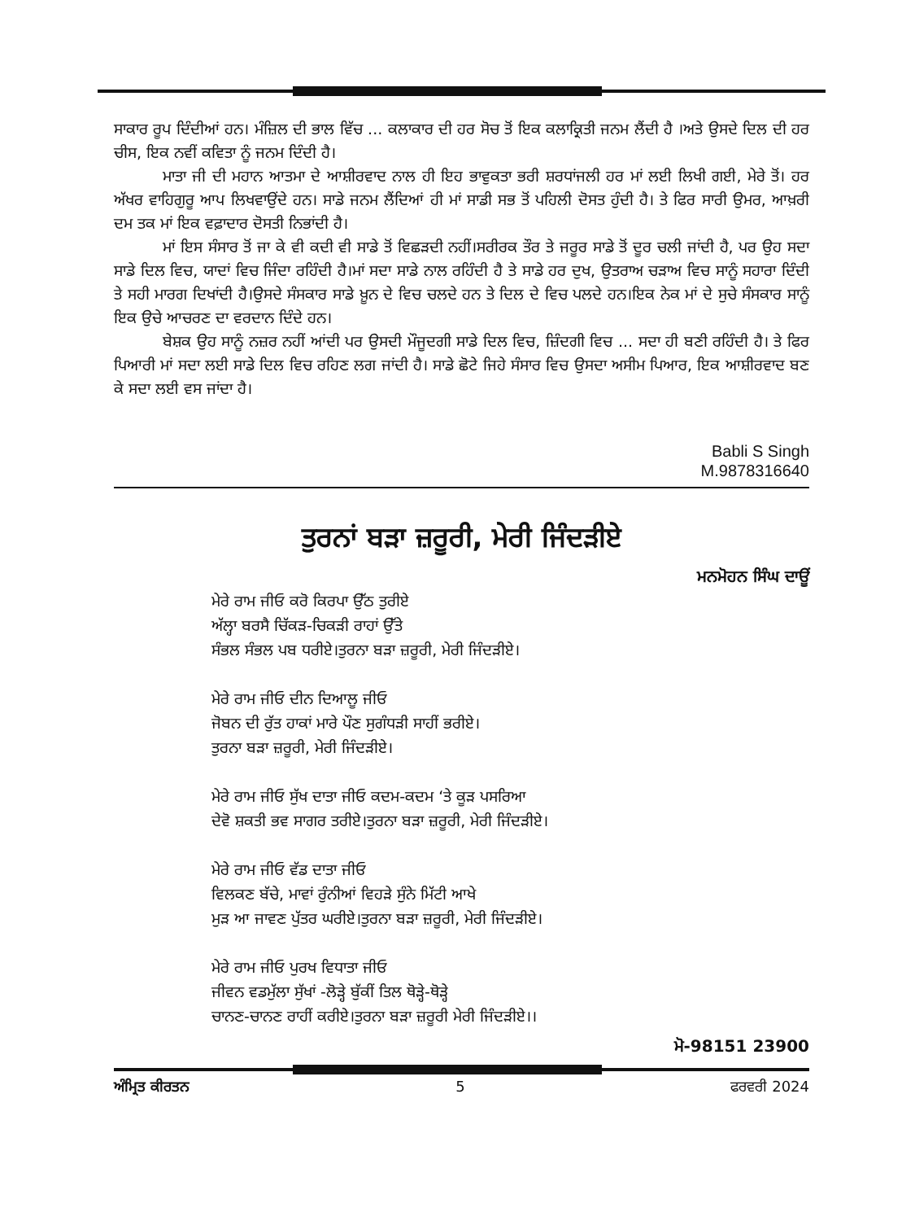ਸਾਕਾਰ ਰੂਪ ਦਿੰਦੀਆਂ ਹਨ। ਮੰਜ਼ਿਲ ਦੀ ਭਾਲ ਵਿੱਚ ... ਕਲਾਕਾਰ ਦੀ ਹਰ ਸੋਚ ਤੋਂ ਇਕ ਕਲਾਕ੍ਰਿਤੀ ਜਨਮ ਲੈਂਦੀ ਹੈ ।ਅਤੇ ਉਸਦੇ ਦਿਲ ਦੀ ਹਰ ਚੀਸ, ਇਕ ਨਵੀਂ ਕਵਿਤਾ ਨੂੰ ਜਨਮ ਦਿੰਦੀ ਹੈ।
ਮਾਤਾ ਜੀ ਦੀ ਮਹਾਨ ਆਤਮਾ ਦੇ ਆਸ਼ੀਰਵਾਦ ਨਾਲ ਹੀ ਇਹ ਭਾਵੁਕਤਾ ਭਰੀ ਸ਼ਰਧਾਂਜਲੀ ਹਰ ਮਾਂ ਲਈ ਲਿਖੀ ਗਈ, ਮੇਰੇ ਤੋਂ। ਹਰ ਅੱਖਰ ਵਾਹਿਗੁਰੂ ਆਪ ਲਿਖਵਾਉਂਦੇ ਹਨ। ਸਾਡੇ ਜਨਮ ਲੈਂਦਿਆਂ ਹੀ ਮਾਂ ਸਾਡੀ ਸਭ ਤੋਂ ਪਹਿਲੀ ਦੋਸਤ ਹੁੰਦੀ ਹੈ। ਤੇ ਫਿਰ ਸਾਰੀ ਉਮਰ, ਆਖ਼ਰੀ ਦਮ ਤਕ ਮਾਂ ਇਕ ਵਫ਼ਾਦਾਰ ਦੋਸਤੀ ਨਿਭਾਂਦੀ ਹੈ।
ਮਾਂ ਇਸ ਸੰਸਾਰ ਤੋਂ ਜਾ ਕੇ ਵੀ ਕਦੀ ਵੀ ਸਾਡੇ ਤੋਂ ਵਿਛੜਦੀ ਨਹੀਂ।ਸਰੀਰਕ ਤੌਰ ਤੇ ਜਰੂਰ ਸਾਡੇ ਤੋਂ ਦੂਰ ਚਲੀ ਜਾਂਦੀ ਹੈ, ਪਰ ਉਹ ਸਦਾ ਸਾਡੇ ਦਿਲ ਵਿਚ, ਯਾਦਾਂ ਵਿਚ ਜਿੰਦਾ ਰਹਿੰਦੀ ਹੈ।ਮਾਂ ਸਦਾ ਸਾਡੇ ਨਾਲ ਰਹਿੰਦੀ ਹੈ ਤੇ ਸਾਡੇ ਹਰ ਦੁਖ, ਉਤਰਾਅ ਚੜਾਅ ਵਿਚ ਸਾਨੂੰ ਸਹਾਰਾ ਦਿੰਦੀ ਤੇ ਸਹੀ ਮਾਰਗ ਦਿਖਾਂਦੀ ਹੈ।ਉਸਦੇ ਸੰਸਕਾਰ ਸਾਡੇ ਖ਼ੂਨ ਦੇ ਵਿਚ ਚਲਦੇ ਹਨ ਤੇ ਦਿਲ ਦੇ ਵਿਚ ਪਲਦੇ ਹਨ।ਇਕ ਨੇਕ ਮਾਂ ਦੇ ਸੁਚੇ ਸੰਸਕਾਰ ਸਾਨੂੰ ਇਕ ਉਚੇ ਆਚਰਣ ਦਾ ਵਰਦਾਨ ਦਿੰਦੇ ਹਨ।
ਬੇਸ਼ਕ ਉਹ ਸਾਨੂੰ ਨਜ਼ਰ ਨਹੀਂ ਆਂਦੀ ਪਰ ਉਸਦੀ ਮੌਜੂਦਗੀ ਸਾਡੇ ਦਿਲ ਵਿਚ, ਜ਼ਿੰਦਗੀ ਵਿਚ ... ਸਦਾ ਹੀ ਬਣੀ ਰਹਿੰਦੀ ਹੈ। ਤੇ ਫਿਰ ਪਿਆਰੀ ਮਾਂ ਸਦਾ ਲਈ ਸਾਡੇ ਦਿਲ ਵਿਚ ਰਹਿਣ ਲਗ ਜਾਂਦੀ ਹੈ। ਸਾਡੇ ਛੋਟੇ ਜਿਹੇ ਸੰਸਾਰ ਵਿਚ ਉਸਦਾ ਅਸੀਮ ਪਿਆਰ, ਇਕ ਆਸ਼ੀਰਵਾਦ ਬਣ ਕੇ ਸਦਾ ਲਈ ਵਸ ਜਾਂਦਾ ਹੈ।
Babli S Singh
M.9878316640
ਤੁਰਨਾਂ ਬੜਾ ਜ਼ਰੂਰੀ, ਮੇਰੀ ਜਿੰਦੜੀਏ
ਮਨਮੋਹਨ ਸਿੰਘ ਦਾਊਂ
ਮੇਰੇ ਰਾਮ ਜੀਓ ਕਰੋ ਕਿਰਪਾ ਉੱਠ ਤੁਰੀਏ
ਅੱਲ੍ਹਾ ਬਰਸੈ ਚਿੱਕੜ-ਚਿਕੜੀ ਰਾਹਾਂ ਉੱਤੇ
ਸੰਭਲ ਸੰਭਲ ਪਬ ਧਰੀਏ।ਤੁਰਨਾ ਬੜਾ ਜ਼ਰੂਰੀ, ਮੇਰੀ ਜਿੰਦੜੀਏ।
ਮੇਰੇ ਰਾਮ ਜੀਓ ਦੀਨ ਦਿਆਲੂ ਜੀਓ
ਜੋਬਨ ਦੀ ਰੁੱਤ ਹਾਕਾਂ ਮਾਰੇ ਪੌਣ ਸੁਗੰਧੜੀ ਸਾਹੀਂ ਭਰੀਏ।
ਤੁਰਨਾ ਬੜਾ ਜ਼ਰੂਰੀ, ਮੇਰੀ ਜਿੰਦੜੀਏ।
ਮੇਰੇ ਰਾਮ ਜੀਓ ਸੁੱਖ ਦਾਤਾ ਜੀਓ ਕਦਮ-ਕਦਮ ‘ਤੇ ਕੂੜ ਪਸਰਿਆ
ਦੇਵੋ ਸ਼ਕਤੀ ਭਵ ਸਾਗਰ ਤਰੀਏ।ਤੁਰਨਾ ਬੜਾ ਜ਼ਰੂਰੀ, ਮੇਰੀ ਜਿੰਦੜੀਏ।
ਮੇਰੇ ਰਾਮ ਜੀਓ ਵੱਡ ਦਾਤਾ ਜੀਓ
ਵਿਲਕਣ ਬੱਚੇ, ਮਾਵਾਂ ਰੁੰਨੀਆਂ ਵਿਹੜੇ ਸੁੰਨੇ ਮਿੱਟੀ ਆਖੇ
ਮੁੜ ਆ ਜਾਵਣ ਪੁੱਤਰ ਘਰੀਏ।ਤੁਰਨਾ ਬੜਾ ਜ਼ਰੂਰੀ, ਮੇਰੀ ਜਿੰਦੜੀਏ।
ਮੇਰੇ ਰਾਮ ਜੀਓ ਪੁਰਖ ਵਿਧਾਤਾ ਜੀਓ
ਜੀਵਨ ਵਡਮੁੱਲਾ ਸੁੱਖਾਂ -ਲੋੜ੍ਹੇ ਬੁੱਕੀਂ ਤਿਲ ਥੋੜ੍ਹੇ-ਥੋੜ੍ਹੇ
ਚਾਨਣ-ਚਾਨਣ ਰਾਹੀਂ ਕਰੀਏ।ਤੁਰਨਾ ਬੜਾ ਜ਼ਰੂਰੀ ਮੇਰੀ ਜਿੰਦੜੀਏ।।
ਮੋ-98151 23900
ਅੰਮ੍ਰਿਤ ਕੀਰਤਨ 5 ਫਰਵਰੀ 2024